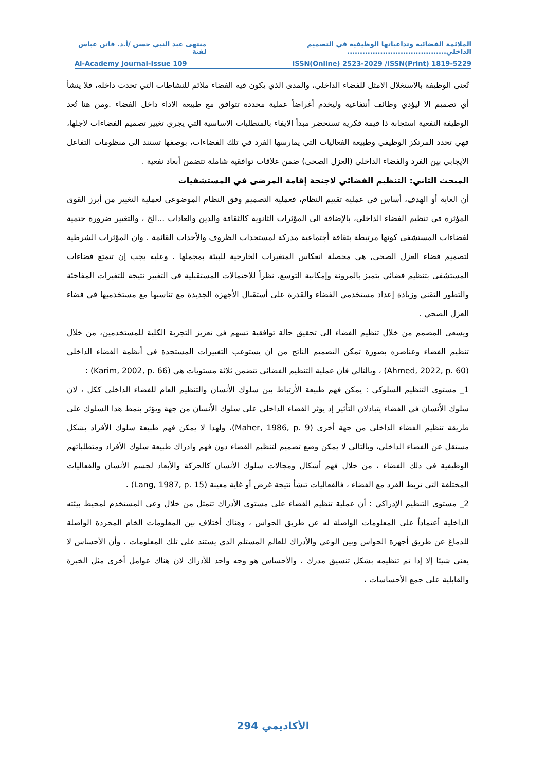الملائمة الفضائية وتداعياتها الوظيفية في التصميم الداخلي....................................... منتهى عبد النبي حسن /أ.د. فاتن عباس لفتة
Al-Academy Journal-Issue 109 ISSN(Online) 2523-2029 /ISSN(Print) 1819-5229
تُعنى الوظيفة بالاستغلال الامثل للفضاء الداخلي، والمدى الذي يكون فيه الفضاء ملائم للنشاطات التي تحدث داخله، فلا ينشأ أي تصميم الا ليؤدي وظائف أنتفاعية وليخدم أغراضاً عملية محددة تتوافق مع طبيعة الاداء داخل الفضاء .ومن هنا تُعد الوظيفة النفعية استجابة ذا قيمة فكرية تستحضر مبدأ الايفاء بالمتطلبات الاساسية التي يجري تغيير تصميم الفضاءات لاجلها، فهي تحدد المرتكز الوظيفي وطبيعة الفعاليات التي يمارسها الفرد في تلك الفضاءات، بوصفها تستند الى منظومات التفاعل الايجابي بين الفرد والفضاء الداخلي (العزل الصحي) ضمن علاقات توافقية شاملة تتضمن أبعاد نفعية .
المبحث الثاني: التنظيم الفضائي لاجنحة إقامة المرضى في المستشفيات
أن الغاية أو الهدف، أساس في عملية تقييم النظام، فعملية التصميم وفق النظام الموضوعي لعملية التغيير من أبرز القوى المؤثرة في تنظيم الفضاء الداخلي، بالإضافة الى المؤثرات الثانوية كالثقافة والدين والعادات ...الخ ، والتغيير ضرورة حتمية لفضاءات المستشفى كونها مرتبطة بثقافة أجتماعية مدركة لمستجدات الظروف والأحداث القائمة . وان المؤثرات الشرطية لتصميم فضاء العزل الصحي, هي محصلة انعكاس المتغيرات الخارجية للبيئة بمجملها . وعليه يجب إن تتمتع فضاءات المستشفى بتنظيم فضائي يتميز بالمرونة وإمكانية التوسع، نظراً للاحتمالات المستقبلية في التغيير نتيجة للتغيرات المفاجئة والتطور التقني وزيادة إعداد مستخدمي الفضاء والقدرة على أستقبال الأجهزة الجديدة مع تناسبها مع مستخدميها في فضاء العزل الصحي .
ويسعى المصمم من خلال تنظيم الفضاء الى تحقيق حالة توافقية تسهم في تعزيز التجربة الكلية للمستخدمين، من خلال تنظيم الفضاء وعناصره بصورة تمكن التصميم الناتج من ان يستوعب التغييرات المستجدة في أنظمة الفضاء الداخلي (Ahmed, 2022, p. 60) ، وبالتالي فأن عملية التنظيم الفضائي تتضمن ثلاثة مستويات هي (Karim, 2002, p. 66) :
1_ مستوى التنظيم السلوكي : يمكن فهم طبيعة الأرتباط بين سلوك الأنسان والتنظيم العام للفضاء الداخلي ككل ، لان سلوك الأنسان في الفضاء يتبادلان التأثير إذ يؤثر الفضاء الداخلي على سلوك الأنسان من جهة ويؤثر بنمط هذا السلوك على طريقة تنظيم الفضاء الداخلي من جهة أخرى (Maher, 1986, p. 9)، ولهذا لا يمكن فهم طبيعة سلوك الأفراد بشكل مستقل عن الفضاء الداخلي، وبالتالي لا يمكن وضع تصميم لتنظيم الفضاء دون فهم وادراك طبيعة سلوك الأفراد ومتطلباتهم الوظيفية في ذلك الفضاء ، من خلال فهم أشكال ومجالات سلوك الأنسان كالحركة والأبعاد لجسم الأنسان والفعاليات المختلفة التي تربط الفرد مع الفضاء ، فالفعاليات تنشأ نتيجة غرض أو غاية معينة (Lang, 1987, p. 15) .
2_ مستوى التنظيم الإدراكي : أن عملية تنظيم الفضاء على مستوى الأدراك تتمثل من خلال وعي المستخدم لمحيط بيئته الداخلية أعتماداً على المعلومات الواصلة له عن طريق الحواس ، وهناك أختلاف بين المعلومات الخام المجردة الواصلة للدماغ عن طريق أجهزة الحواس وبين الوعي والأدراك للعالم المستلم الذي يستند على تلك المعلومات ، وأن الأحساس لا يعني شيئا إلا إذا تم تنظيمه بشكل تنسيق مدرك ، والأحساس هو وجه واحد للأدراك لان هناك عوامل أخرى مثل الخبرة والقابلية على جمع الأحساسات ،
294 الأكاديمي